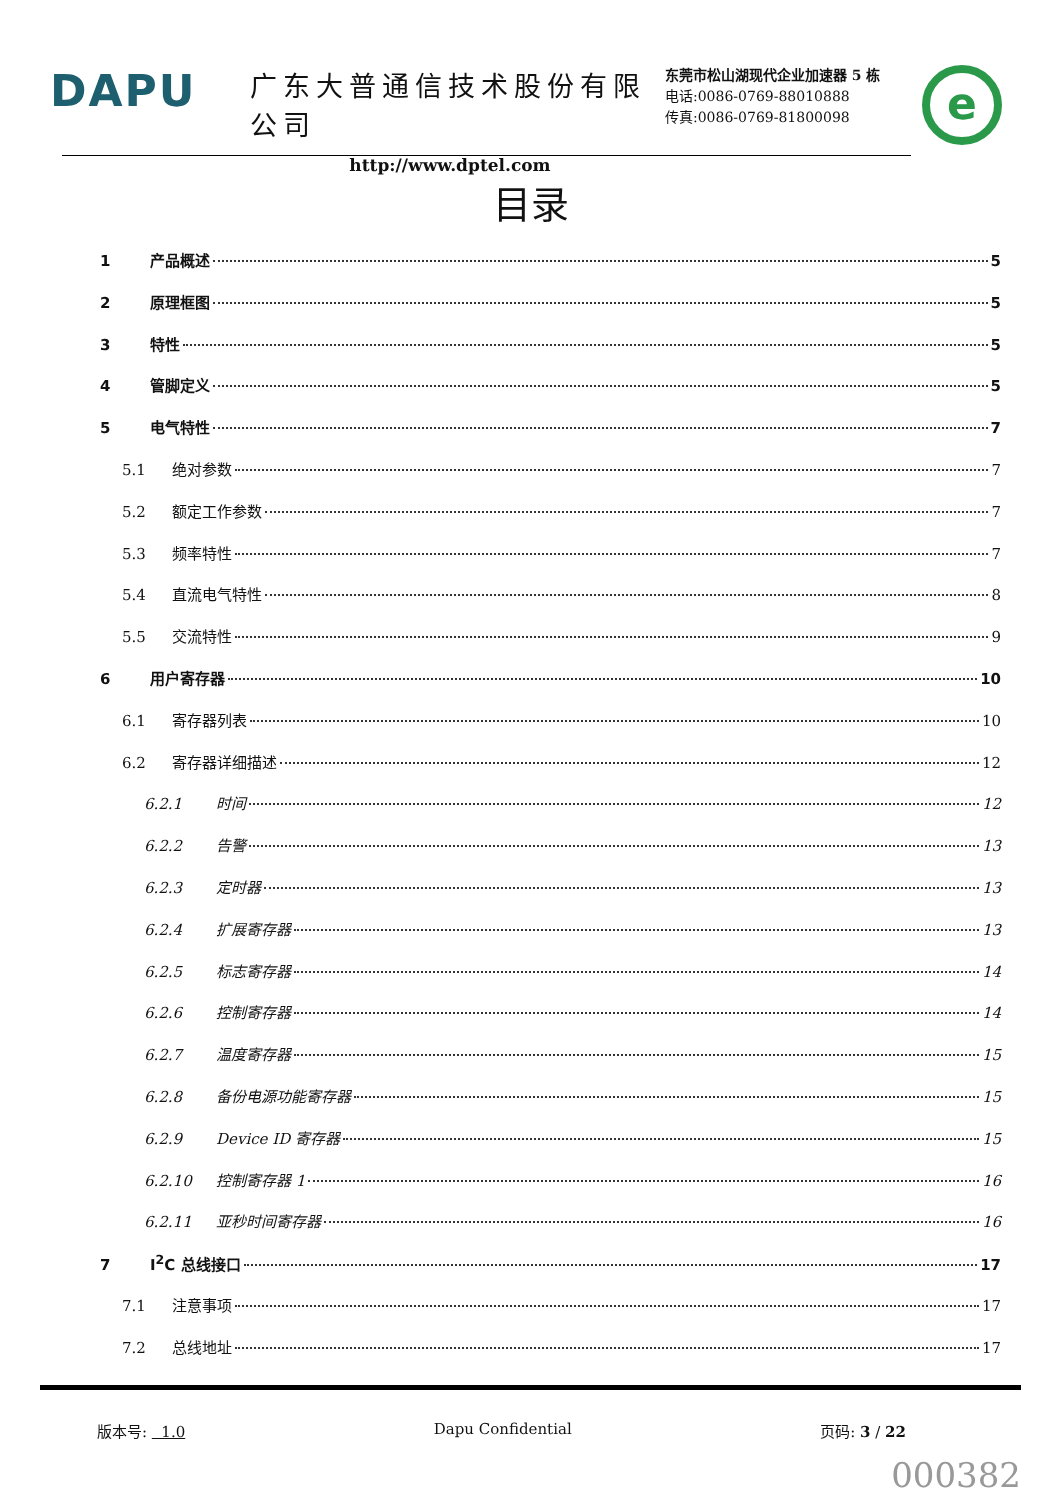DAPU
广东大普通信技术股份有限公司
http://www.dptel.com
东莞市松山湖现代企业加速器 5 栋
电话:0086-0769-88010888
传真:0086-0769-81800098
e
目录
1 产品概述 5
2 原理框图 5
3 特性 5
4 管脚定义 5
5 电气特性 7
5.1 绝对参数 7
5.2 额定工作参数 7
5.3 频率特性 7
5.4 直流电气特性 8
5.5 交流特性 9
6 用户寄存器 10
6.1 寄存器列表 10
6.2 寄存器详细描述 12
6.2.1 时间 12
6.2.2 告警 13
6.2.3 定时器 13
6.2.4 扩展寄存器 13
6.2.5 标志寄存器 14
6.2.6 控制寄存器 14
6.2.7 温度寄存器 15
6.2.8 备份电源功能寄存器 15
6.2.9 Device ID 寄存器 15
6.2.10 控制寄存器 1 16
6.2.11 亚秒时间寄存器 16
7 I<sup>2</sup>C 总线接口 17
7.1 注意事项 17
7.2 总线地址 17
版本号: 1.0 Dapu Confidential 页码: 3 / 22
000382